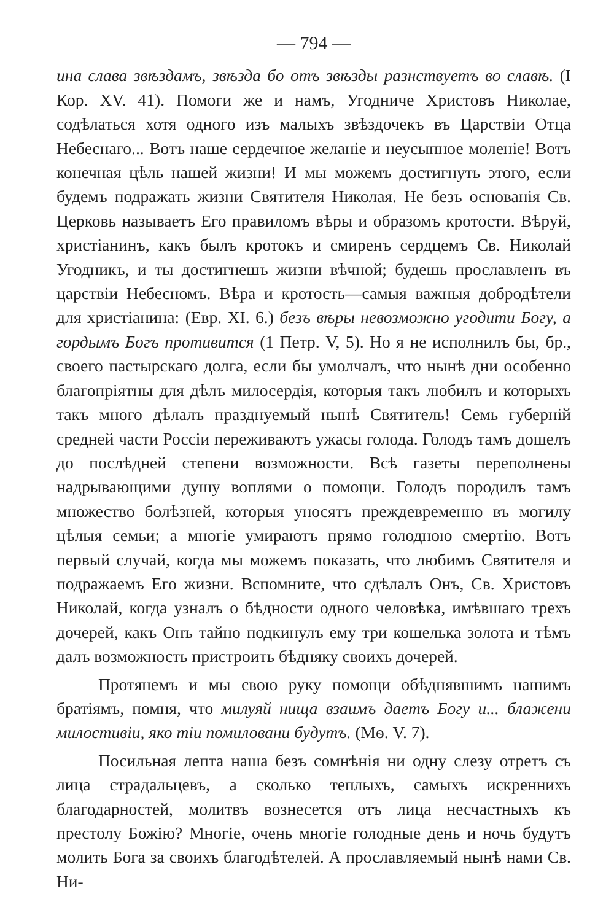— 794 —
ина слава звѣздамъ, звѣзда бо отъ звѣзды разнствуетъ во славѣ. (I Кор. XV. 41). Помоги же и намъ, Угодниче Христовъ Николае, содѣлаться хотя одного изъ малыхъ звѣздочекъ въ Царствіи Отца Небеснаго... Вотъ наше сердечное желаніе и неусыпное моленіе! Вотъ конечная цѣль нашей жизни! И мы можемъ достигнуть этого, если будемъ подражать жизни Святителя Николая. Не безъ основанія Св. Церковь называетъ Его правиломъ вѣры и образомъ кротости. Вѣруй, христіанинъ, какъ былъ кротокъ и смиренъ сердцемъ Св. Николай Угодникъ, и ты достигнешъ жизни вѣчной; будешь прославленъ въ царствіи Небесномъ. Вѣра и кротость—самыя важныя добродѣтели для христіанина: (Евр. XI. 6.) безъ вѣры невозможно угодити Богу, а гордымъ Богъ противится (1 Петр. V, 5). Но я не исполнилъ бы, бр., своего пастырскаго долга, если бы умолчалъ, что нынѣ дни особенно благопріятны для дѣлъ милосердія, которыя такъ любилъ и которыхъ такъ много дѣлалъ празднуемый нынѣ Святитель! Семь губерній средней части Россіи переживаютъ ужасы голода. Голодъ тамъ дошелъ до послѣдней степени возможности. Всѣ газеты переполнены надрывающими душу воплями о помощи. Голодъ породилъ тамъ множество болѣзней, которыя уносятъ преждевременно въ могилу цѣлыя семьи; а многіе умираютъ прямо голодною смертію. Вотъ первый случай, когда мы можемъ показать, что любимъ Святителя и подражаемъ Его жизни. Вспомните, что сдѣлалъ Онъ, Св. Христовъ Николай, когда узналъ о бѣдности одного человѣка, имѣвшаго трехъ дочерей, какъ Онъ тайно подкинулъ ему три кошелька золота и тѣмъ далъ возможность пристроить бѣдняку своихъ дочерей.
Протянемъ и мы свою руку помощи обѣднявшимъ нашимъ братіямъ, помня, что милуяй нища взаимъ даетъ Богу и... блажени милостивіи, яко тіи помиловани будутъ. (Мѳ. V. 7).
Посильная лепта наша безъ сомнѣнія ни одну слезу отретъ съ лица страдальцевъ, а сколько теплыхъ, самыхъ искреннихъ благодарностей, молитвъ вознесется отъ лица несчастныхъ къ престолу Божію? Многіе, очень многіе голодные день и ночь будутъ молить Бога за своихъ благодѣтелей. А прославляемый нынѣ нами Св. Ни-